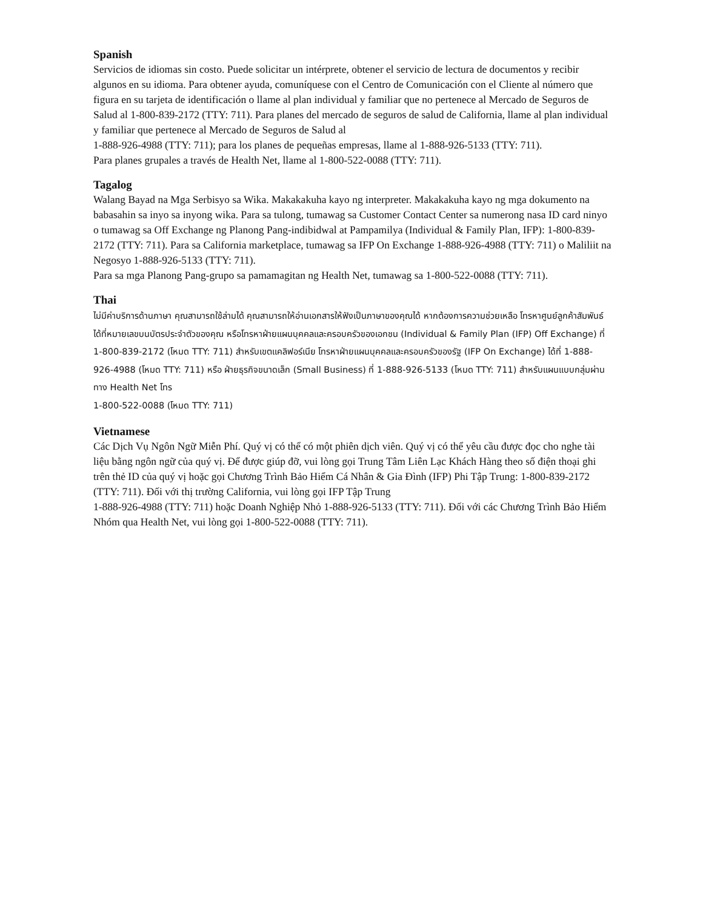Spanish
Servicios de idiomas sin costo. Puede solicitar un intérprete, obtener el servicio de lectura de documentos y recibir algunos en su idioma. Para obtener ayuda, comuníquese con el Centro de Comunicación con el Cliente al número que figura en su tarjeta de identificación o llame al plan individual y familiar que no pertenece al Mercado de Seguros de Salud al 1-800-839-2172 (TTY: 711). Para planes del mercado de seguros de salud de California, llame al plan individual y familiar que pertenece al Mercado de Seguros de Salud al
1-888-926-4988 (TTY: 711); para los planes de pequeñas empresas, llame al 1-888-926-5133 (TTY: 711).
Para planes grupales a través de Health Net, llame al 1-800-522-0088 (TTY: 711).
Tagalog
Walang Bayad na Mga Serbisyo sa Wika. Makakakuha kayo ng interpreter. Makakakuha kayo ng mga dokumento na babasahin sa inyo sa inyong wika. Para sa tulong, tumawag sa Customer Contact Center sa numerong nasa ID card ninyo o tumawag sa Off Exchange ng Planong Pang-indibidwal at Pampamilya (Individual & Family Plan, IFP): 1-800-839-2172 (TTY: 711). Para sa California marketplace, tumawag sa IFP On Exchange 1-888-926-4988 (TTY: 711) o Maliliit na Negosyo 1-888-926-5133 (TTY: 711).
Para sa mga Planong Pang-grupo sa pamamagitan ng Health Net, tumawag sa 1-800-522-0088 (TTY: 711).
Thai
ไม่มีค่าบริการด้านภาษา คุณสามารถใช้ล่ามได้ คุณสามารถให้อ่านเอกสารให้ฟังเป็นภาษาของคุณได้ หากต้องการความช่วยเหลือ โทรหาศูนย์ลูกค้าสัมพันธ์ได้ที่หมายเลขบนบัตรประจำตัวของคุณ หรือโทรหาฝ่ายแผนบุคคลและครอบครัวของเอกชน (Individual & Family Plan (IFP) Off Exchange) ที่ 1-800-839-2172 (โหมด TTY: 711) สำหรับเขตแคลิฟอร์เนีย โทรหาฝ่ายแผนบุคคลและครอบครัวของรัฐ (IFP On Exchange) ได้ที่ 1-888-926-4988 (โหมด TTY: 711) หรือ ฝ่ายธุรกิจขนาดเล็ก (Small Business) ที่ 1-888-926-5133 (โหมด TTY: 711) สำหรับแผนแบบกลุ่มผ่านทาง Health Net โทร
1-800-522-0088 (โหมด TTY: 711)
Vietnamese
Các Dịch Vụ Ngôn Ngữ Miễn Phí. Quý vị có thể có một phiên dịch viên. Quý vị có thể yêu cầu được đọc cho nghe tài liệu bằng ngôn ngữ của quý vị. Để được giúp đỡ, vui lòng gọi Trung Tâm Liên Lạc Khách Hàng theo số điện thoại ghi trên thẻ ID của quý vị hoặc gọi Chương Trình Bảo Hiểm Cá Nhân & Gia Đình (IFP) Phi Tập Trung: 1-800-839-2172 (TTY: 711). Đối với thị trường California, vui lòng gọi IFP Tập Trung
1-888-926-4988 (TTY: 711) hoặc Doanh Nghiệp Nhỏ 1-888-926-5133 (TTY: 711). Đối với các Chương Trình Bảo Hiểm Nhóm qua Health Net, vui lòng gọi 1-800-522-0088 (TTY: 711).